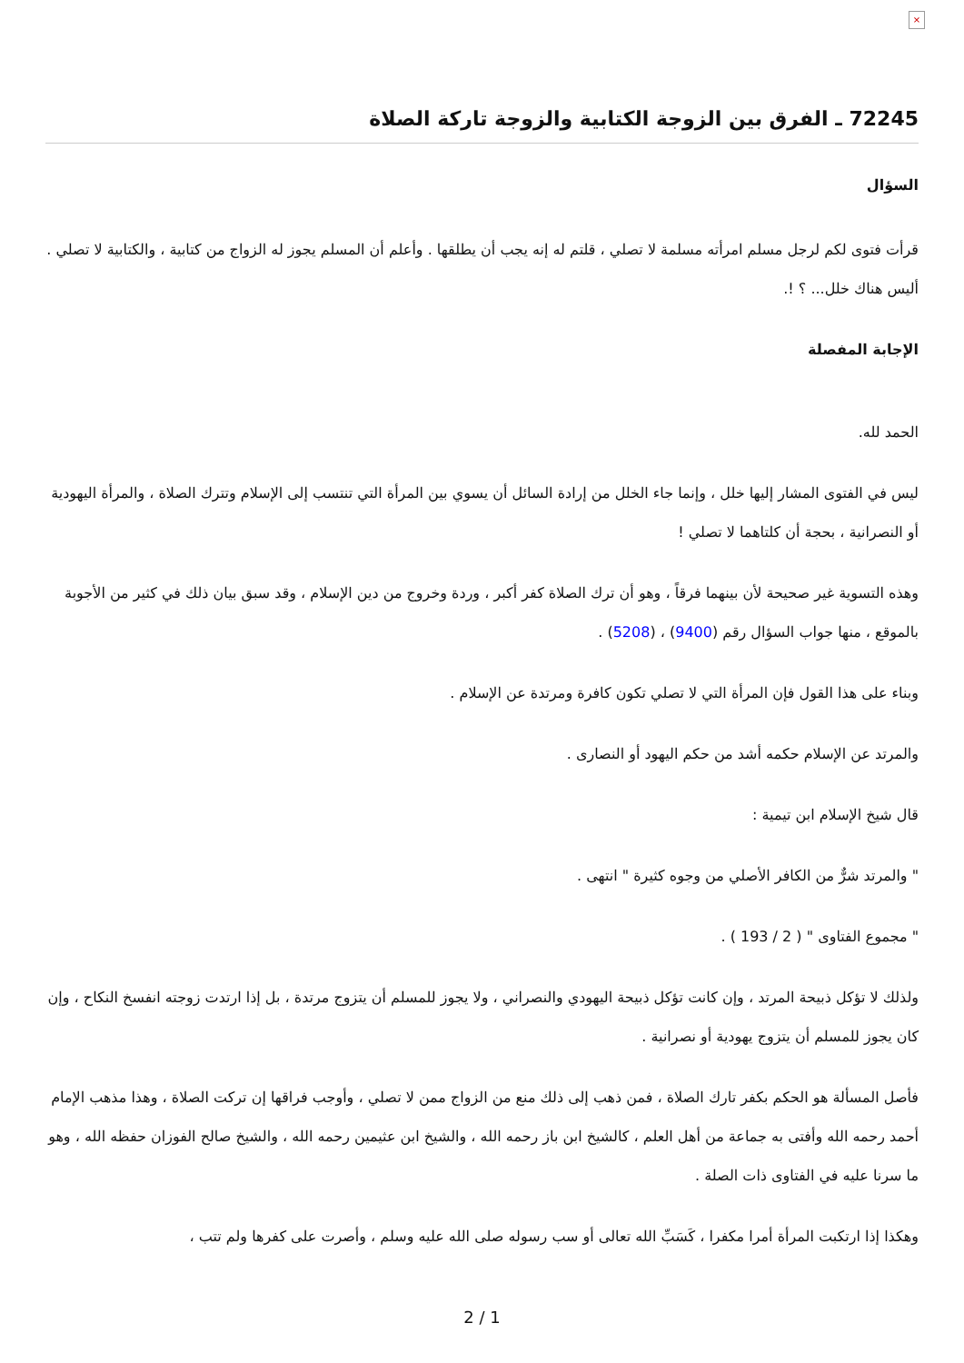×
72245 ـ الفرق بين الزوجة الكتابية والزوجة تاركة الصلاة
السؤال
قرأت فتوى لكم لرجل مسلم امرأته مسلمة لا تصلي ، قلتم له إنه يجب أن يطلقها . وأعلم أن المسلم يجوز له الزواج من كتابية ، والكتابية لا تصلي . أليس هناك خلل... ؟ !.
الإجابة المفصلة
الحمد لله.
ليس في الفتوى المشار إليها خلل ، وإنما جاء الخلل من إرادة السائل أن يسوي بين المرأة التي تنتسب إلى الإسلام وتترك الصلاة ، والمرأة اليهودية أو النصرانية ، بحجة أن كلتاهما لا تصلي !
وهذه التسوية غير صحيحة لأن بينهما فرقاً ، وهو أن ترك الصلاة كفر أكبر ، وردة وخروج من دين الإسلام ، وقد سبق بيان ذلك في كثير من الأجوبة بالموقع ، منها جواب السؤال رقم (9400) ، (5208) .
وبناء على هذا القول فإن المرأة التي لا تصلي تكون كافرة ومرتدة عن الإسلام .
والمرتد عن الإسلام حكمه أشد من حكم اليهود أو النصارى .
قال شيخ الإسلام ابن تيمية :
" والمرتد شرٌّ من الكافر الأصلي من وجوه كثيرة " انتهى .
" مجموع الفتاوى " ( 2 / 193 ) .
ولذلك لا تؤكل ذبيحة المرتد ، وإن كانت تؤكل ذبيحة اليهودي والنصراني ، ولا يجوز للمسلم أن يتزوج مرتدة ، بل إذا ارتدت زوجته انفسخ النكاح ، وإن كان يجوز للمسلم أن يتزوج يهودية أو نصرانية .
فأصل المسألة هو الحكم بكفر تارك الصلاة ، فمن ذهب إلى ذلك منع من الزواج ممن لا تصلي ، وأوجب فراقها إن تركت الصلاة ، وهذا مذهب الإمام أحمد رحمه الله وأفتى به جماعة من أهل العلم ، كالشيخ ابن باز رحمه الله ، والشيخ ابن عثيمين رحمه الله ، والشيخ صالح الفوزان حفظه الله ، وهو ما سرنا عليه في الفتاوى ذات الصلة .
وهكذا إذا ارتكبت المرأة أمرا مكفرا ، كَسَبِّ الله تعالى أو سب رسوله صلى الله عليه وسلم ، وأصرت على كفرها ولم تتب ،
2 / 1